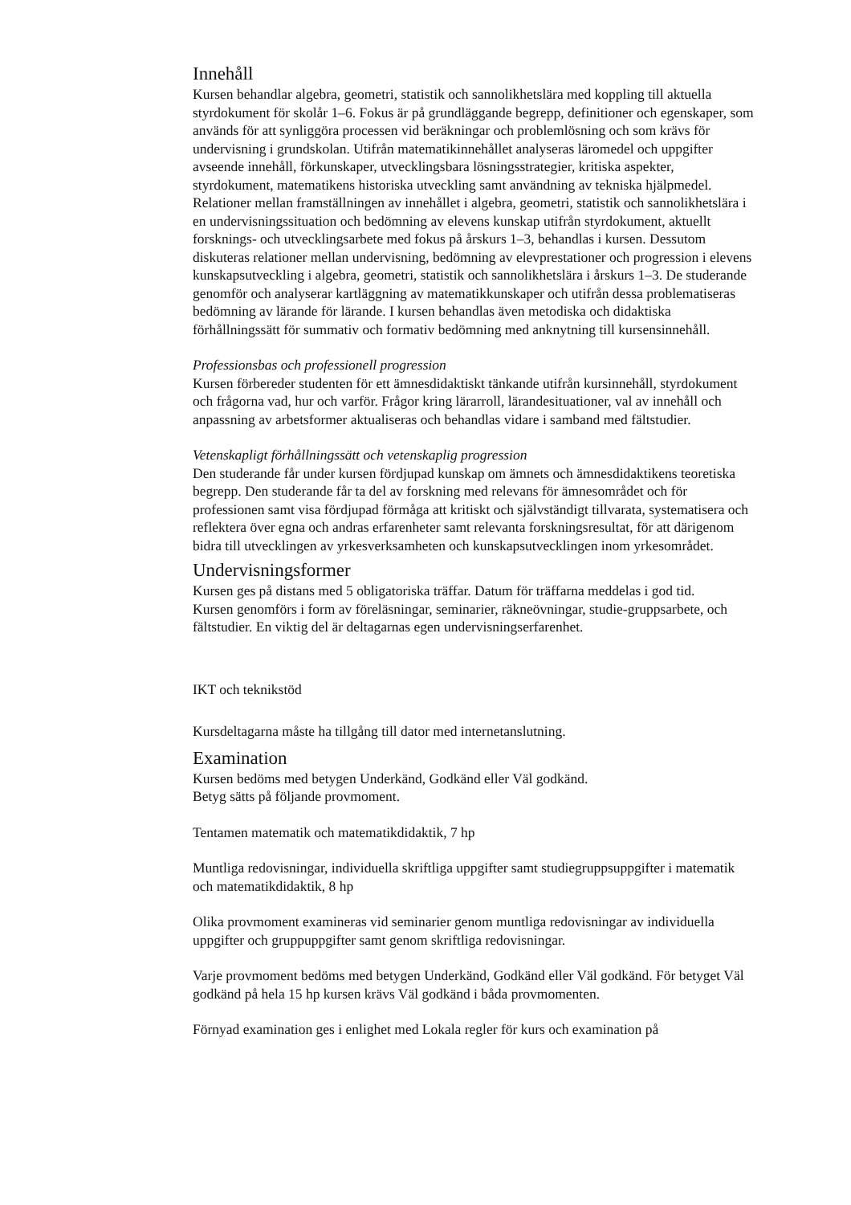Innehåll
Kursen behandlar algebra, geometri, statistik och sannolikhetslära med koppling till aktuella styrdokument för skolår 1–6. Fokus är på grundläggande begrepp, definitioner och egenskaper, som används för att synliggöra processen vid beräkningar och problemlösning och som krävs för undervisning i grundskolan. Utifrån matematikinnehållet analyseras läromedel och uppgifter avseende innehåll, förkunskaper, utvecklingsbara lösningsstrategier, kritiska aspekter, styrdokument, matematikens historiska utveckling samt användning av tekniska hjälpmedel. Relationer mellan framställningen av innehållet i algebra, geometri, statistik och sannolikhetslära i en undervisningssituation och bedömning av elevens kunskap utifrån styrdokument, aktuellt forsknings- och utvecklingsarbete med fokus på årskurs 1–3, behandlas i kursen. Dessutom diskuteras relationer mellan undervisning, bedömning av elevprestationer och progression i elevens kunskapsutveckling i algebra, geometri, statistik och sannolikhetslära i årskurs 1–3. De studerande genomför och analyserar kartläggning av matematikkunskaper och utifrån dessa problematiseras bedömning av lärande för lärande. I kursen behandlas även metodiska och didaktiska förhållningssätt för summativ och formativ bedömning med anknytning till kursensinnehåll.
Professionsbas och professionell progression
Kursen förbereder studenten för ett ämnesdidaktiskt tänkande utifrån kursinnehåll, styrdokument och frågorna vad, hur och varför. Frågor kring lärarroll, lärandesituationer, val av innehåll och anpassning av arbetsformer aktualiseras och behandlas vidare i samband med fältstudier.
Vetenskapligt förhållningssätt och vetenskaplig progression
Den studerande får under kursen fördjupad kunskap om ämnets och ämnesdidaktikens teoretiska begrepp. Den studerande får ta del av forskning med relevans för ämnesområdet och för professionen samt visa fördjupad förmåga att kritiskt och självständigt tillvarata, systematisera och reflektera över egna och andras erfarenheter samt relevanta forskningsresultat, för att därigenom bidra till utvecklingen av yrkesverksamheten och kunskapsutvecklingen inom yrkesområdet.
Undervisningsformer
Kursen ges på distans med 5 obligatoriska träffar. Datum för träffarna meddelas i god tid.
Kursen genomförs i form av föreläsningar, seminarier, räkneövningar, studie-gruppsarbete, och fältstudier. En viktig del är deltagarnas egen undervisningserfarenhet.
IKT och teknikstöd
Kursdeltagarna måste ha tillgång till dator med internetanslutning.
Examination
Kursen bedöms med betygen Underkänd, Godkänd eller Väl godkänd.
Betyg sätts på följande provmoment.
Tentamen matematik och matematikdidaktik, 7 hp
Muntliga redovisningar, individuella skriftliga uppgifter samt studiegruppsuppgifter i matematik och matematikdidaktik, 8 hp
Olika provmoment examineras vid seminarier genom muntliga redovisningar av individuella uppgifter och gruppuppgifter samt genom skriftliga redovisningar.
Varje provmoment bedöms med betygen Underkänd, Godkänd eller Väl godkänd. För betyget Väl godkänd på hela 15 hp kursen krävs Väl godkänd i båda provmomenten.
Förnyad examination ges i enlighet med Lokala regler för kurs och examination på